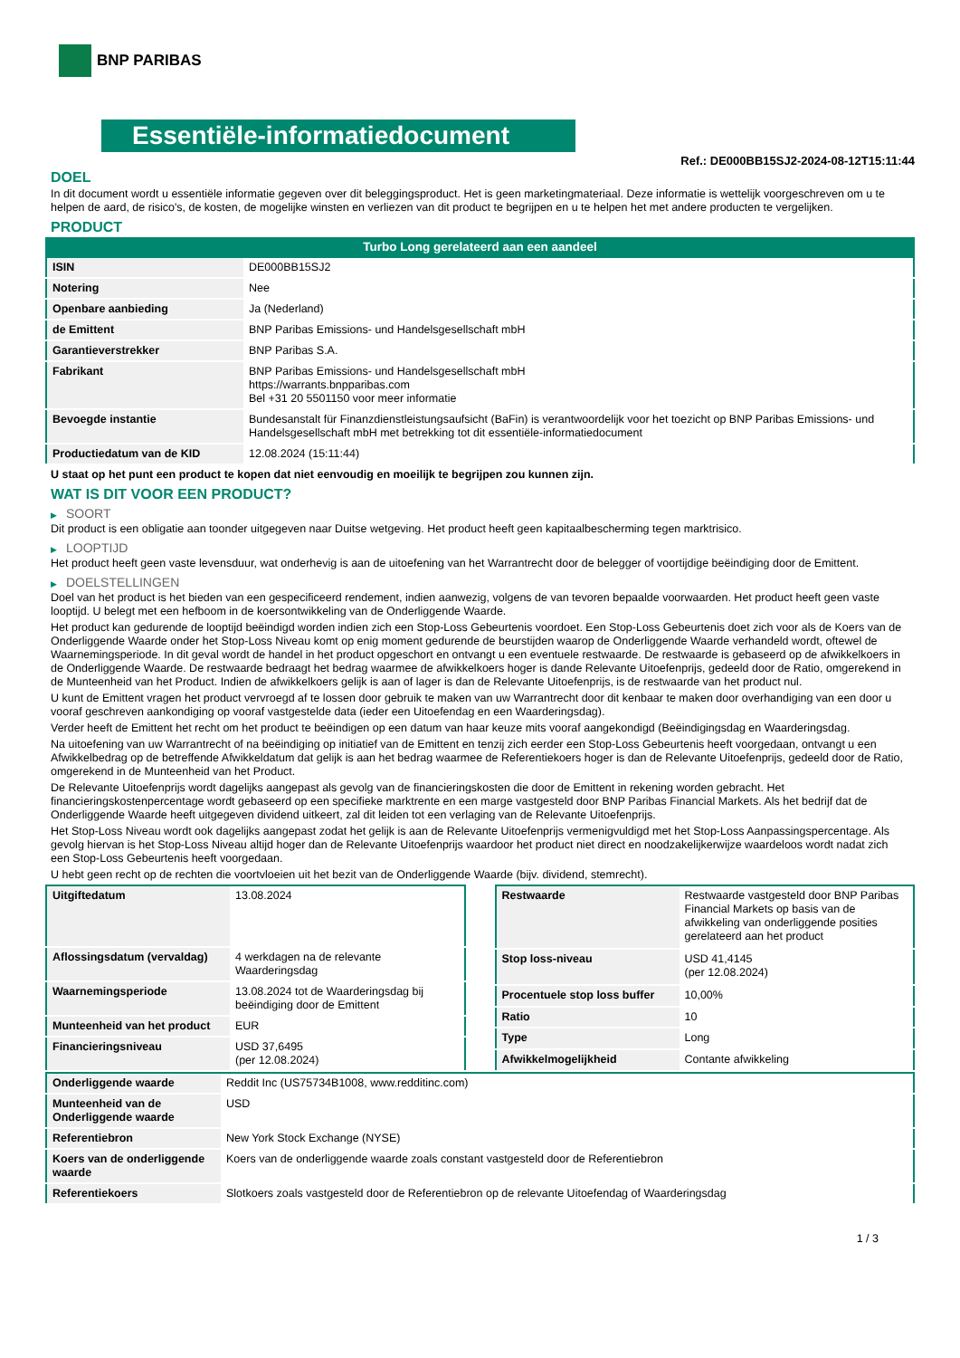BNP PARIBAS
Essentiële-informatiedocument
Ref.: DE000BB15SJ2-2024-08-12T15:11:44
DOEL
In dit document wordt u essentiële informatie gegeven over dit beleggingsproduct. Het is geen marketingmateriaal. Deze informatie is wettelijk voorgeschreven om u te helpen de aard, de risico's, de kosten, de mogelijke winsten en verliezen van dit product te begrijpen en u te helpen het met andere producten te vergelijken.
PRODUCT
Turbo Long gerelateerd aan een aandeel
| ISIN | DE000BB15SJ2 |
| Notering | Nee |
| Openbare aanbieding | Ja (Nederland) |
| de Emittent | BNP Paribas Emissions- und Handelsgesellschaft mbH |
| Garantieverstrekker | BNP Paribas S.A. |
| Fabrikant | BNP Paribas Emissions- und Handelsgesellschaft mbH https://warrants.bnpparibas.com Bel +31 20 5501150 voor meer informatie |
| Bevoegde instantie | Bundesanstalt für Finanzdienstleistungsaufsicht (BaFin) is verantwoordelijk voor het toezicht op BNP Paribas Emissions- und Handelsgesellschaft mbH met betrekking tot dit essentiële-informatiedocument |
| Productiedatum van de KID | 12.08.2024 (15:11:44) |
U staat op het punt een product te kopen dat niet eenvoudig en moeilijk te begrijpen zou kunnen zijn.
WAT IS DIT VOOR EEN PRODUCT?
▶ SOORT
Dit product is een obligatie aan toonder uitgegeven naar Duitse wetgeving. Het product heeft geen kapitaalbescherming tegen marktrisico.
▶ LOOPTIJD
Het product heeft geen vaste levensduur, wat onderhevig is aan de uitoefening van het Warrantrecht door de belegger of voortijdige beëindiging door de Emittent.
▶ DOELSTELLINGEN
Doel van het product is het bieden van een gespecificeerd rendement, indien aanwezig, volgens de van tevoren bepaalde voorwaarden. Het product heeft geen vaste looptijd. U belegt met een hefboom in de koersontwikkeling van de Onderliggende Waarde.
Het product kan gedurende de looptijd beëindigd worden indien zich een Stop-Loss Gebeurtenis voordoet. Een Stop-Loss Gebeurtenis doet zich voor als de Koers van de Onderliggende Waarde onder het Stop-Loss Niveau komt op enig moment gedurende de beurstijden waarop de Onderliggende Waarde verhandeld wordt, oftewel de Waarnemingsperiode. In dit geval wordt de handel in het product opgeschort en ontvangt u een eventuele restwaarde. De restwaarde is gebaseerd op de afwikkelkoers in de Onderliggende Waarde. De restwaarde bedraagt het bedrag waarmee de afwikkelkoers hoger is dande Relevante Uitoefenprijs, gedeeld door de Ratio, omgerekend in de Munteenheid van het Product. Indien de afwikkelkoers gelijk is aan of lager is dan de Relevante Uitoefenprijs, is de restwaarde van het product nul.
U kunt de Emittent vragen het product vervroegd af te lossen door gebruik te maken van uw Warrantrecht door dit kenbaar te maken door overhandiging van een door u vooraf geschreven aankondiging op vooraf vastgestelde data (ieder een Uitoefendag en een Waarderingsdag).
Verder heeft de Emittent het recht om het product te beëindigen op een datum van haar keuze mits vooraf aangekondigd (Beëindigingsdag en Waarderingsdag.
Na uitoefening van uw Warrantrecht of na beëindiging op initiatief van de Emittent en tenzij zich eerder een Stop-Loss Gebeurtenis heeft voorgedaan, ontvangt u een Afwikkelbedrag op de betreffende Afwikkeldatum dat gelijk is aan het bedrag waarmee de Referentiekoers hoger is dan de Relevante Uitoefenprijs, gedeeld door de Ratio, omgerekend in de Munteenheid van het Product.
De Relevante Uitoefenprijs wordt dagelijks aangepast als gevolg van de financieringskosten die door de Emittent in rekening worden gebracht. Het financieringskostenpercentage wordt gebaseerd op een specifieke marktrente en een marge vastgesteld door BNP Paribas Financial Markets. Als het bedrijf dat de Onderliggende Waarde heeft uitgegeven dividend uitkeert, zal dit leiden tot een verlaging van de Relevante Uitoefenprijs.
Het Stop-Loss Niveau wordt ook dagelijks aangepast zodat het gelijk is aan de Relevante Uitoefenprijs vermenigvuldigd met het Stop-Loss Aanpassingspercentage. Als gevolg hiervan is het Stop-Loss Niveau altijd hoger dan de Relevante Uitoefenprijs waardoor het product niet direct en noodzakelijkerwijze waardeloos wordt nadat zich een Stop-Loss Gebeurtenis heeft voorgedaan.
U hebt geen recht op de rechten die voortvloeien uit het bezit van de Onderliggende Waarde (bijv. dividend, stemrecht).
| Uitgiftedatum | 13.08.2024 |
| Aflossingsdatum (vervaldag) | 4 werkdagen na de relevante Waarderingsdag |
| Waarnemingsperiode | 13.08.2024 tot de Waarderingsdag bij beëindiging door de Emittent |
| Munteenheid van het product | EUR |
| Financieringsniveau | USD 37,6495 (per 12.08.2024) |
| Restwaarde | Restwaarde vastgesteld door BNP Paribas Financial Markets op basis van de afwikkeling van onderliggende posities gerelateerd aan het product |
| Stop loss-niveau | USD 41,4145 (per 12.08.2024) |
| Procentuele stop loss buffer | 10,00% |
| Ratio | 10 |
| Type | Long |
| Afwikkelmogelijkheid | Contante afwikkeling |
| Onderliggende waarde | Reddit Inc (US75734B1008, www.redditinc.com) |
| Munteenheid van de Onderliggende waarde | USD |
| Referentiebron | New York Stock Exchange (NYSE) |
| Koers van de onderliggende waarde | Koers van de onderliggende waarde zoals constant vastgesteld door de Referentiebron |
| Referentiekoers | Slotkoers zoals vastgesteld door de Referentiebron op de relevante Uitoefendag of Waarderingsdag |
1 / 3